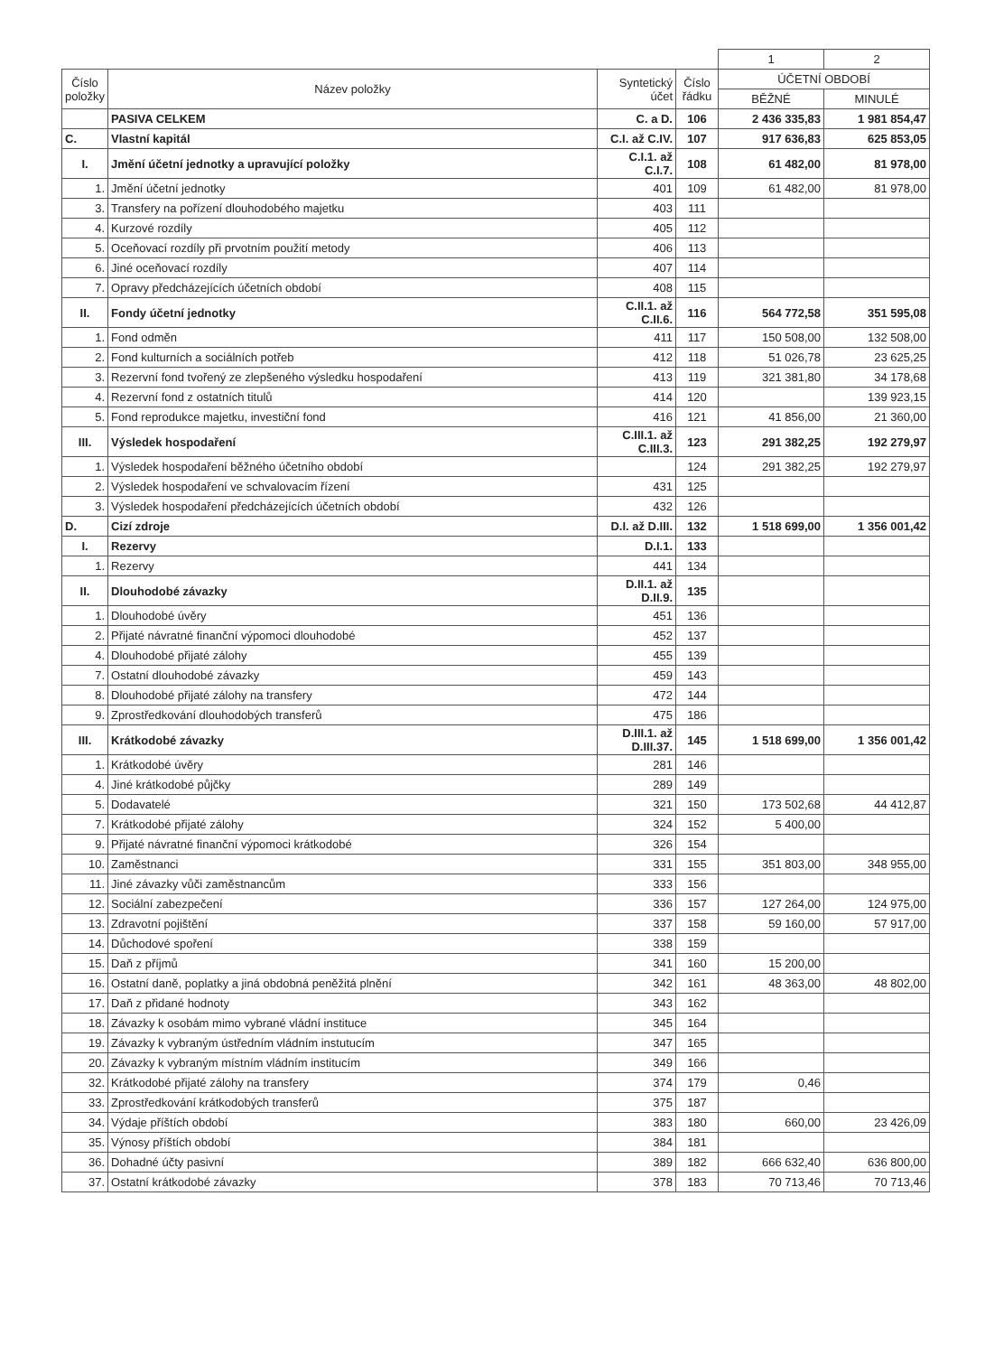| | | | | 1 | 2 |
| Číslo položky | Název položky | Syntetický účet | Číslo řádku | ÚČETNÍ OBDOBÍ | |
| | | | | BĚŽNÉ | MINULÉ |
| | PASIVA CELKEM | C. a D. | 106 | 2 436 335,83 | 1 981 854,47 |
| C. | Vlastní kapitál | C.I. až C.IV. | 107 | 917 636,83 | 625 853,05 |
| I. | Jmění účetní jednotky a upravující položky | C.I.1. až C.I.7. | 108 | 61 482,00 | 81 978,00 |
| 1. | Jmění účetní jednotky | 401 | 109 | 61 482,00 | 81 978,00 |
| 3. | Transfery na pořízení dlouhodobého majetku | 403 | 111 | | |
| 4. | Kurzové rozdíly | 405 | 112 | | |
| 5. | Oceňovací rozdíly při prvotním použití metody | 406 | 113 | | |
| 6. | Jiné oceňovací rozdíly | 407 | 114 | | |
| 7. | Opravy předcházejících účetních období | 408 | 115 | | |
| II. | Fondy účetní jednotky | C.II.1. až C.II.6. | 116 | 564 772,58 | 351 595,08 |
| 1. | Fond odměn | 411 | 117 | 150 508,00 | 132 508,00 |
| 2. | Fond kulturních a sociálních potřeb | 412 | 118 | 51 026,78 | 23 625,25 |
| 3. | Rezervní fond tvořený ze zlepšeného výsledku hospodaření | 413 | 119 | 321 381,80 | 34 178,68 |
| 4. | Rezervní fond z ostatních titulů | 414 | 120 | | 139 923,15 |
| 5. | Fond reprodukce majetku, investiční fond | 416 | 121 | 41 856,00 | 21 360,00 |
| III. | Výsledek hospodaření | C.III.1. až C.III.3. | 123 | 291 382,25 | 192 279,97 |
| 1. | Výsledek hospodaření běžného účetního období | | 124 | 291 382,25 | 192 279,97 |
| 2. | Výsledek hospodaření ve schvalovacím řízení | 431 | 125 | | |
| 3. | Výsledek hospodaření předcházejících účetních období | 432 | 126 | | |
| D. | Cizí zdroje | D.I. až D.III. | 132 | 1 518 699,00 | 1 356 001,42 |
| I. | Rezervy | D.I.1. | 133 | | |
| 1. | Rezervy | 441 | 134 | | |
| II. | Dlouhodobé závazky | D.II.1. až D.II.9. | 135 | | |
| 1. | Dlouhodobé úvěry | 451 | 136 | | |
| 2. | Přijaté návratné finanční výpomoci dlouhodobé | 452 | 137 | | |
| 4. | Dlouhodobé přijaté zálohy | 455 | 139 | | |
| 7. | Ostatní dlouhodobé závazky | 459 | 143 | | |
| 8. | Dlouhodobé přijaté zálohy na transfery | 472 | 144 | | |
| 9. | Zprostředkování dlouhodobých transferů | 475 | 186 | | |
| III. | Krátkodobé závazky | D.III.1. až D.III.37. | 145 | 1 518 699,00 | 1 356 001,42 |
| 1. | Krátkodobé úvěry | 281 | 146 | | |
| 4. | Jiné krátkodobé půjčky | 289 | 149 | | |
| 5. | Dodavatelé | 321 | 150 | 173 502,68 | 44 412,87 |
| 7. | Krátkodobé přijaté zálohy | 324 | 152 | 5 400,00 | |
| 9. | Přijaté návratné finanční výpomoci krátkodobé | 326 | 154 | | |
| 10. | Zaměstnanci | 331 | 155 | 351 803,00 | 348 955,00 |
| 11. | Jiné závazky vůči zaměstnancům | 333 | 156 | | |
| 12. | Sociální zabezpečení | 336 | 157 | 127 264,00 | 124 975,00 |
| 13. | Zdravotní pojištění | 337 | 158 | 59 160,00 | 57 917,00 |
| 14. | Důchodové spoření | 338 | 159 | | |
| 15. | Daň z příjmů | 341 | 160 | 15 200,00 | |
| 16. | Ostatní daně, poplatky a jiná obdobná peněžitá plnění | 342 | 161 | 48 363,00 | 48 802,00 |
| 17. | Daň z přidané hodnoty | 343 | 162 | | |
| 18. | Závazky k osobám mimo vybrané vládní instituce | 345 | 164 | | |
| 19. | Závazky k vybraným ústředním vládním instutucím | 347 | 165 | | |
| 20. | Závazky k vybraným místním vládním institucím | 349 | 166 | | |
| 32. | Krátkodobé přijaté zálohy na transfery | 374 | 179 | 0,46 | |
| 33. | Zprostředkování krátkodobých transferů | 375 | 187 | | |
| 34. | Výdaje příštích období | 383 | 180 | 660,00 | 23 426,09 |
| 35. | Výnosy příštích období | 384 | 181 | | |
| 36. | Dohadné účty pasivní | 389 | 182 | 666 632,40 | 636 800,00 |
| 37. | Ostatní krátkodobé závazky | 378 | 183 | 70 713,46 | 70 713,46 |